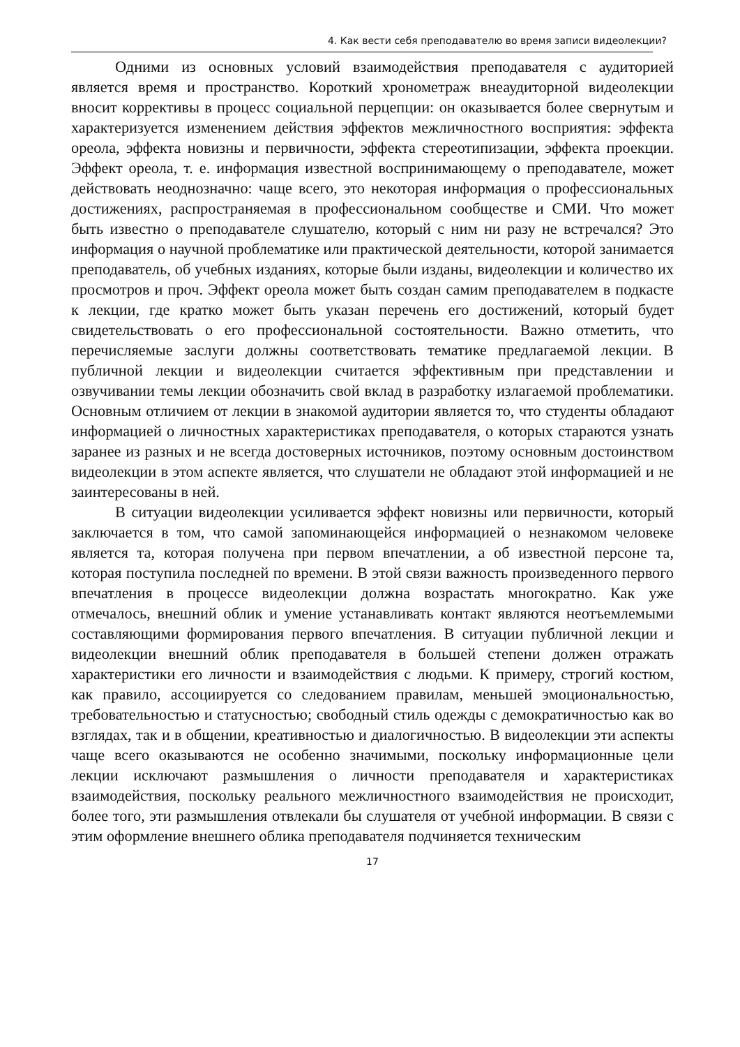4. Как вести себя преподавателю во время записи видеолекции?
Одними из основных условий взаимодействия преподавателя с аудиторией является время и пространство. Короткий хронометраж внеаудиторной видеолекции вносит коррективы в процесс социальной перцепции: он оказывается более свернутым и характеризуется изменением действия эффектов межличностного восприятия: эффекта ореола, эффекта новизны и первичности, эффекта стереотипизации, эффекта проекции. Эффект ореола, т. е. информация известной воспринимающему о преподавателе, может действовать неоднозначно: чаще всего, это некоторая информация о профессиональных достижениях, распространяемая в профессиональном сообществе и СМИ. Что может быть известно о преподавателе слушателю, который с ним ни разу не встречался? Это информация о научной проблематике или практической деятельности, которой занимается преподаватель, об учебных изданиях, которые были изданы, видеолекции и количество их просмотров и проч. Эффект ореола может быть создан самим преподавателем в подкасте к лекции, где кратко может быть указан перечень его достижений, который будет свидетельствовать о его профессиональной состоятельности. Важно отметить, что перечисляемые заслуги должны соответствовать тематике предлагаемой лекции. В публичной лекции и видеолекции считается эффективным при представлении и озвучивании темы лекции обозначить свой вклад в разработку излагаемой проблематики. Основным отличием от лекции в знакомой аудитории является то, что студенты обладают информацией о личностных характеристиках преподавателя, о которых стараются узнать заранее из разных и не всегда достоверных источников, поэтому основным достоинством видеолекции в этом аспекте является, что слушатели не обладают этой информацией и не заинтересованы в ней.
В ситуации видеолекции усиливается эффект новизны или первичности, который заключается в том, что самой запоминающейся информацией о незнакомом человеке является та, которая получена при первом впечатлении, а об известной персоне та, которая поступила последней по времени. В этой связи важность произведенного первого впечатления в процессе видеолекции должна возрастать многократно. Как уже отмечалось, внешний облик и умение устанавливать контакт являются неотъемлемыми составляющими формирования первого впечатления. В ситуации публичной лекции и видеолекции внешний облик преподавателя в большей степени должен отражать характеристики его личности и взаимодействия с людьми. К примеру, строгий костюм, как правило, ассоциируется со следованием правилам, меньшей эмоциональностью, требовательностью и статусностью; свободный стиль одежды с демократичностью как во взглядах, так и в общении, креативностью и диалогичностью. В видеолекции эти аспекты чаще всего оказываются не особенно значимыми, поскольку информационные цели лекции исключают размышления о личности преподавателя и характеристиках взаимодействия, поскольку реального межличностного взаимодействия не происходит, более того, эти размышления отвлекали бы слушателя от учебной информации. В связи с этим оформление внешнего облика преподавателя подчиняется техническим
17